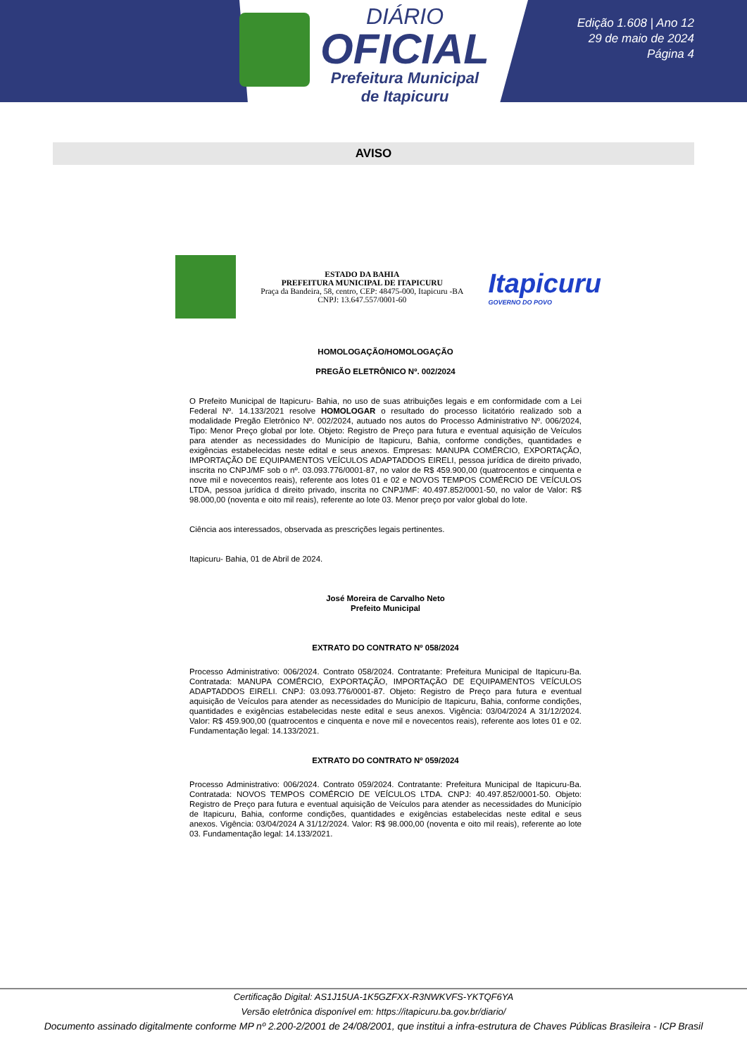DIÁRIO
OFICIAL
Prefeitura Municipal
de Itapicuru
Edição 1.608 | Ano 12
29 de maio de 2024
Página 4
AVISO
ESTADO DA BAHIA
PREFEITURA MUNICIPAL DE ITAPICURU
Praça da Bandeira, 58, centro, CEP: 48475-000, Itapicuru -BA
CNPJ: 13.647.557/0001-60
Itapicuru
GOVERNO DO POVO
HOMOLOGAÇÃO/HOMOLOGAÇÃO
PREGÃO ELETRÔNICO Nº. 002/2024
O Prefeito Municipal de Itapicuru- Bahia, no uso de suas atribuições legais e em conformidade com a Lei Federal Nº. 14.133/2021 resolve HOMOLOGAR o resultado do processo licitatório realizado sob a modalidade Pregão Eletrônico Nº. 002/2024, autuado nos autos do Processo Administrativo Nº. 006/2024, Tipo: Menor Preço global por lote. Objeto: Registro de Preço para futura e eventual aquisição de Veículos para atender as necessidades do Município de Itapicuru, Bahia, conforme condições, quantidades e exigências estabelecidas neste edital e seus anexos. Empresas: MANUPA COMÉRCIO, EXPORTAÇÃO, IMPORTAÇÃO DE EQUIPAMENTOS VEÍCULOS ADAPTADDOS EIRELI, pessoa jurídica de direito privado, inscrita no CNPJ/MF sob o nº. 03.093.776/0001-87, no valor de R$ 459.900,00 (quatrocentos e cinquenta e nove mil e novecentos reais), referente aos lotes 01 e 02 e NOVOS TEMPOS COMÉRCIO DE VEÍCULOS LTDA, pessoa jurídica d direito privado, inscrita no CNPJ/MF: 40.497.852/0001-50, no valor de Valor: R$ 98.000,00 (noventa e oito mil reais), referente ao lote 03. Menor preço por valor global do lote.
Ciência aos interessados, observada as prescrições legais pertinentes.
Itapicuru- Bahia, 01 de Abril de 2024.
José Moreira de Carvalho Neto
Prefeito Municipal
EXTRATO DO CONTRATO Nº 058/2024
Processo Administrativo: 006/2024. Contrato 058/2024. Contratante: Prefeitura Municipal de Itapicuru-Ba. Contratada: MANUPA COMÉRCIO, EXPORTAÇÃO, IMPORTAÇÃO DE EQUIPAMENTOS VEÍCULOS ADAPTADDOS EIRELI. CNPJ: 03.093.776/0001-87. Objeto: Registro de Preço para futura e eventual aquisição de Veículos para atender as necessidades do Município de Itapicuru, Bahia, conforme condições, quantidades e exigências estabelecidas neste edital e seus anexos. Vigência: 03/04/2024 A 31/12/2024. Valor: R$ 459.900,00 (quatrocentos e cinquenta e nove mil e novecentos reais), referente aos lotes 01 e 02. Fundamentação legal: 14.133/2021.
EXTRATO DO CONTRATO Nº 059/2024
Processo Administrativo: 006/2024. Contrato 059/2024. Contratante: Prefeitura Municipal de Itapicuru-Ba. Contratada: NOVOS TEMPOS COMÉRCIO DE VEÍCULOS LTDA. CNPJ: 40.497.852/0001-50. Objeto: Registro de Preço para futura e eventual aquisição de Veículos para atender as necessidades do Município de Itapicuru, Bahia, conforme condições, quantidades e exigências estabelecidas neste edital e seus anexos. Vigência: 03/04/2024 A 31/12/2024. Valor: R$ 98.000,00 (noventa e oito mil reais), referente ao lote 03. Fundamentação legal: 14.133/2021.
Certificação Digital: AS1J15UA-1K5GZFXX-R3NWKVFS-YKTQF6YA
Versão eletrônica disponível em: https://itapicuru.ba.gov.br/diario/
Documento assinado digitalmente conforme MP nº 2.200-2/2001 de 24/08/2001, que institui a infra-estrutura de Chaves Públicas Brasileira - ICP Brasil